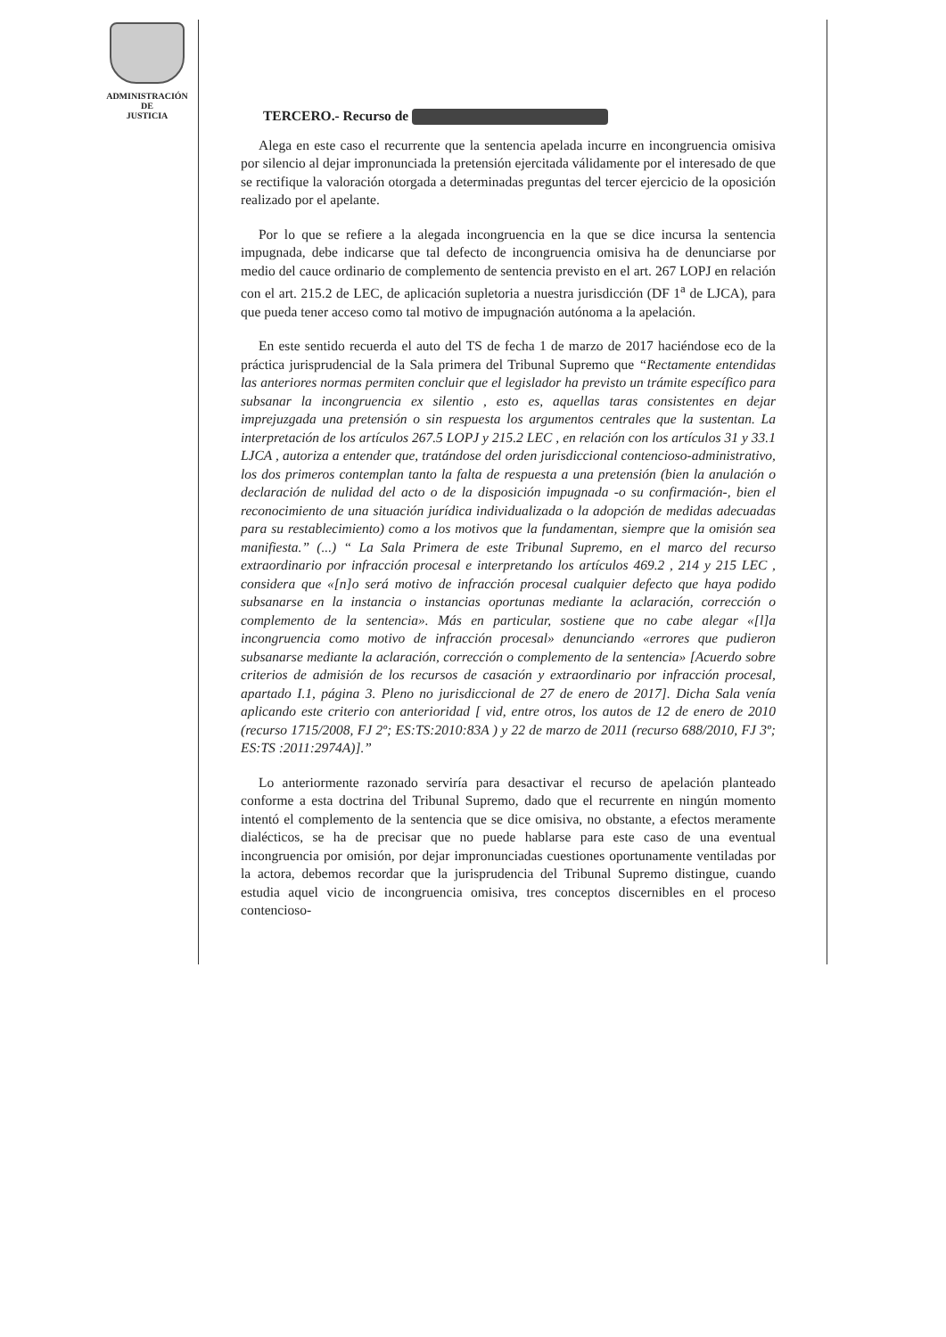ADMINISTRACIÓN
DE
JUSTICIA
TERCERO.- Recurso de
Alega en este caso el recurrente que la sentencia apelada incurre en incongruencia omisiva por silencio al dejar impronunciada la pretensión ejercitada válidamente por el interesado de que se rectifique la valoración otorgada a determinadas preguntas del tercer ejercicio de la oposición realizado por el apelante.
Por lo que se refiere a la alegada incongruencia en la que se dice incursa la sentencia impugnada, debe indicarse que tal defecto de incongruencia omisiva ha de denunciarse por medio del cauce ordinario de complemento de sentencia previsto en el art. 267 LOPJ en relación con el art. 215.2 de LEC, de aplicación supletoria a nuestra jurisdicción (DF 1<sup>a</sup> de LJCA), para que pueda tener acceso como tal motivo de impugnación autónoma a la apelación.
En este sentido recuerda el auto del TS de fecha 1 de marzo de 2017 haciéndose eco de la práctica jurisprudencial de la Sala primera del Tribunal Supremo que “Rectamente entendidas las anteriores normas permiten concluir que el legislador ha previsto un trámite específico para subsanar la incongruencia ex silentio , esto es, aquellas taras consistentes en dejar imprejuzgada una pretensión o sin respuesta los argumentos centrales que la sustentan. La interpretación de los artículos 267.5 LOPJ y 215.2 LEC , en relación con los artículos 31 y 33.1 LJCA , autoriza a entender que, tratándose del orden jurisdiccional contencioso-administrativo, los dos primeros contemplan tanto la falta de respuesta a una pretensión (bien la anulación o declaración de nulidad del acto o de la disposición impugnada -o su confirmación-, bien el reconocimiento de una situación jurídica individualizada o la adopción de medidas adecuadas para su restablecimiento) como a los motivos que la fundamentan, siempre que la omisión sea manifiesta.” (...) “ La Sala Primera de este Tribunal Supremo, en el marco del recurso extraordinario por infracción procesal e interpretando los artículos 469.2 , 214 y 215 LEC , considera que «[n]o será motivo de infracción procesal cualquier defecto que haya podido subsanarse en la instancia o instancias oportunas mediante la aclaración, corrección o complemento de la sentencia». Más en particular, sostiene que no cabe alegar «[l]a incongruencia como motivo de infracción procesal» denunciando «errores que pudieron subsanarse mediante la aclaración, corrección o complemento de la sentencia» [Acuerdo sobre criterios de admisión de los recursos de casación y extraordinario por infracción procesal, apartado I.1, página 3. Pleno no jurisdiccional de 27 de enero de 2017]. Dicha Sala venía aplicando este criterio con anterioridad [ vid, entre otros, los autos de 12 de enero de 2010 (recurso 1715/2008, FJ 2º; ES:TS:2010:83A ) y 22 de marzo de 2011 (recurso 688/2010, FJ 3º; ES:TS :2011:2974A)].”
Lo anteriormente razonado serviría para desactivar el recurso de apelación planteado conforme a esta doctrina del Tribunal Supremo, dado que el recurrente en ningún momento intentó el complemento de la sentencia que se dice omisiva, no obstante, a efectos meramente dialécticos, se ha de precisar que no puede hablarse para este caso de una eventual incongruencia por omisión, por dejar impronunciadas cuestiones oportunamente ventiladas por la actora, debemos recordar que la jurisprudencia del Tribunal Supremo distingue, cuando estudia aquel vicio de incongruencia omisiva, tres conceptos discernibles en el proceso contencioso-